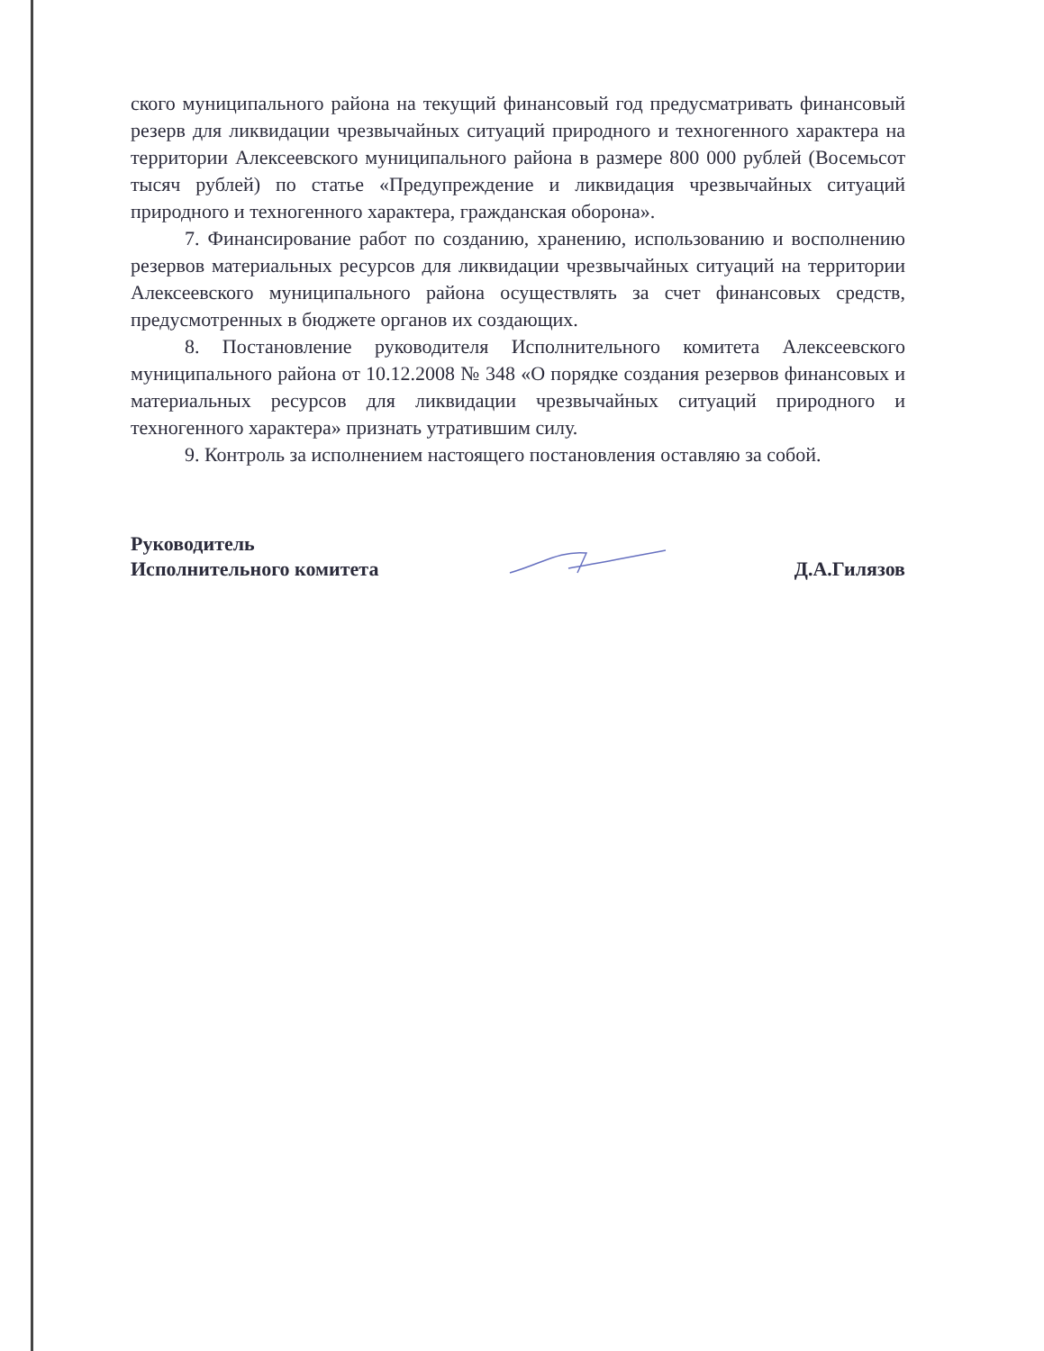ского муниципального района на текущий финансовый год предусматривать финансовый резерв для ликвидации чрезвычайных ситуаций природного и техногенного характера на территории Алексеевского муниципального района в размере 800 000 рублей (Восемьсот тысяч рублей) по статье «Предупреждение и ликвидация чрезвычайных ситуаций природного и техногенного характера, гражданская оборона».
7. Финансирование работ по созданию, хранению, использованию и восполнению резервов материальных ресурсов для ликвидации чрезвычайных ситуаций на территории Алексеевского муниципального района осуществлять за счет финансовых средств, предусмотренных в бюджете органов их создающих.
8. Постановление руководителя Исполнительного комитета Алексеевского муниципального района от 10.12.2008 № 348 «О порядке создания резервов финансовых и материальных ресурсов для ликвидации чрезвычайных ситуаций природного и техногенного характера» признать утратившим силу.
9. Контроль за исполнением настоящего постановления оставляю за собой.
Руководитель
Исполнительного комитета
Д.А.Гилязов